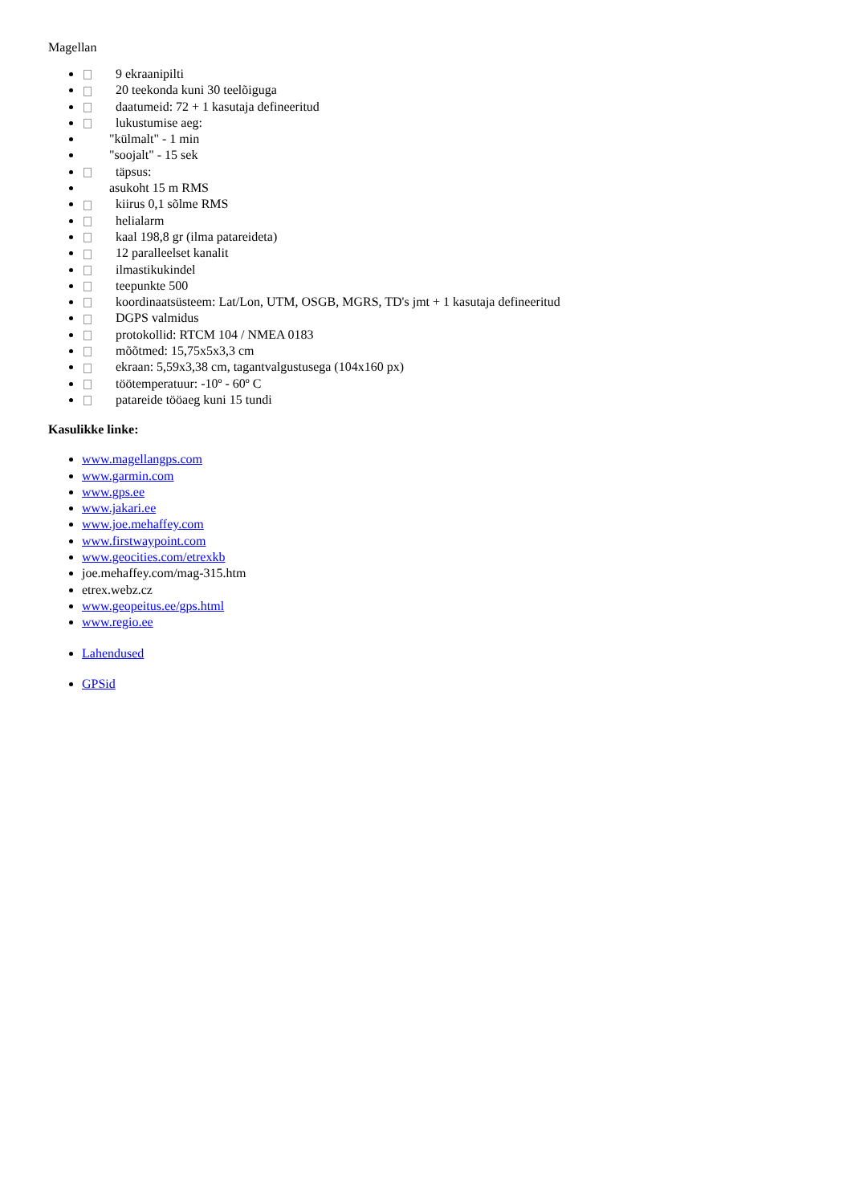Magellan
9 ekraanipilti
20 teekonda kuni 30 teelõiguga
daatumeid: 72 + 1 kasutaja defineeritud
lukustumise aeg:
"külmalt" - 1 min
"soojalt" - 15 sek
täpsus:
asukoht 15 m RMS
kiirus 0,1 sõlme RMS
helialarm
kaal 198,8 gr (ilma patareideta)
12 paralleelset kanalit
ilmastikukindel
teepunkte 500
koordinaatsüsteem: Lat/Lon, UTM, OSGB, MGRS, TD's jmt + 1 kasutaja defineeritud
DGPS valmidus
protokollid: RTCM 104 / NMEA 0183
mõõtmed: 15,75x5x3,3 cm
ekraan: 5,59x3,38 cm, tagantvalgustusega (104x160 px)
töötemperatuur: -10º - 60º C
patareide tööaeg kuni 15 tundi
Kasulikke linke:
www.magellangps.com
www.garmin.com
www.gps.ee
www.jakari.ee
www.joe.mehaffey.com
www.firstwaypoint.com
www.geocities.com/etrexkb
joe.mehaffey.com/mag-315.htm
etrex.webz.cz
www.geopeitus.ee/gps.html
www.regio.ee
Lahendused
GPSid